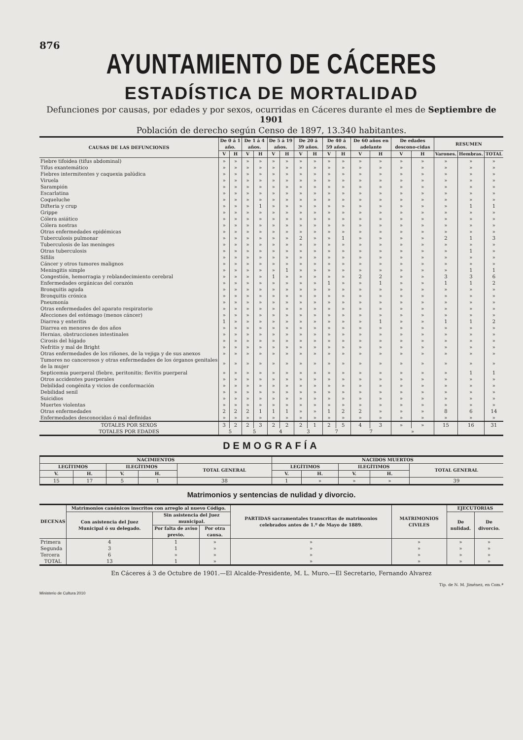876
AYUNTAMIENTO DE CÁCERES
ESTADÍSTICA DE MORTALIDAD
Defunciones por causas, por edades y por sexos, ocurridas en Cáceres durante el mes de Septiembre de 1901
Población de derecho según Censo de 1897, 13.340 habitantes.
| CAUSAS DE LAS DEFUNCIONES | De 0 á 1 año. | | De 1 á 4 años. | | De 5 á 19 años. | | De 20 á 39 años. | | De 40 á 59 años. | | De 60 años en adelante | | De edades descono-cidas | | RESUMEN | | |
| --- | --- | --- | --- | --- | --- | --- | --- | --- | --- | --- | --- | --- | --- | --- | --- | --- | --- |
| | V | H | V | H | V | H | V | H | V | H | V | H | V | H | Varones. | Hembras. | TOTAL |
| Fiebre tifoidea (tifus abdominal) | » | » | » | » | » | » | » | » | » | » | » | » | » | » | » | » | » |
| Tifus exantemático | » | » | » | » | » | » | » | » | » | » | » | » | » | » | » | » | » |
| Fiebres intermitentes y caquexia palúdica | » | » | » | » | » | » | » | » | » | » | » | » | » | » | » | » | » |
| Viruela | » | » | » | » | » | » | » | » | » | » | » | » | » | » | » | » | » |
| Sarampión | » | » | » | » | » | » | » | » | » | » | » | » | » | » | » | » | » |
| Escarlatina | » | » | » | » | » | » | » | » | » | » | » | » | » | » | » | » | » |
| Coqueluche | » | » | » | » | » | » | » | » | » | » | » | » | » | » | » | » | » |
| Difteria y crup | » | » | » | 1 | » | » | » | » | » | » | » | » | » | » | » | 1 | 1 |
| Grippe | » | » | » | » | » | » | » | » | » | » | » | » | » | » | » | » | » |
| Cólera asiático | » | » | » | » | » | » | » | » | » | » | » | » | » | » | » | » | » |
| Cólera nostras | » | » | » | » | » | » | » | » | » | » | » | » | » | » | » | » | » |
| Otras enfermedades epidémicas | » | » | » | » | » | » | » | » | » | » | » | » | » | » | » | » | » |
| Tuberculosis pulmonar | » | » | » | » | » | » | 2 | » | » | 1 | » | » | » | » | 2 | 1 | 3 |
| Tuberculosis de las meninges | » | » | » | » | » | » | » | » | » | » | » | » | » | » | » | » | » |
| Otras tuberculosis | » | » | » | » | » | » | » | » | » | » | » | » | » | » | » | 1 | » |
| Sífilis | » | » | » | » | » | » | » | » | » | » | » | » | » | » | » | » | » |
| Cáncer y otros tumores malignos | » | » | » | » | » | » | » | » | » | » | » | » | » | » | » | » | » |
| Meningitis simple | » | » | » | » | » | 1 | » | » | » | » | » | » | » | » | » | 1 | 1 |
| Congestión, hemorragia y reblandecimiento cerebral | » | » | » | » | 1 | » | » | » | » | » | 2 | 2 | » | » | 3 | 3 | 6 |
| Enfermedades orgánicas del corazón | » | » | » | » | » | » | » | » | 1 | » | » | 1 | » | » | 1 | 1 | 2 |
| Bronquitis aguda | » | » | » | » | » | » | » | » | » | » | » | » | » | » | » | » | » |
| Bronquitis crónica | » | » | » | » | » | » | » | » | » | » | » | » | » | » | » | » | » |
| Pneumonía | » | » | » | » | » | » | » | » | » | » | » | » | » | » | » | » | » |
| Otras enfermedades del aparato respiratorio | » | » | » | » | » | » | » | » | » | » | » | » | » | » | » | » | » |
| Afecciones del estómago (menos cáncer) | » | » | » | » | » | » | » | » | » | » | » | » | » | » | » | » | » |
| Diarrea y enteritis | 1 | » | » | » | » | » | » | » | » | » | » | 1 | » | » | 1 | 1 | 2 |
| Diarrea en menores de dos años | » | » | » | » | » | » | » | » | » | » | » | » | » | » | » | » | » |
| Hernias, obstrucciones intestinales | » | » | » | » | » | » | » | » | » | » | » | » | » | » | » | » | » |
| Cirosis del hígado | » | » | » | » | » | » | » | » | » | » | » | » | » | » | » | » | » |
| Nefritis y mal de Bright | » | » | » | » | » | » | » | » | » | » | » | » | » | » | » | » | » |
| Otras enfermedades de los riñones, de la vejiga y de sus anexos | » | » | » | » | » | » | » | » | » | » | » | » | » | » | » | » | » |
| Tumores no cancerosos y otras enfermedades de los órganos genitales de la mujer | » | » | » | » | » | » | » | » | » | » | » | » | » | » | » | » | » |
| Septicemia puerperal (fiebre, peritonitis; flevitis puerperal | » | » | » | » | » | » | » | » | » | » | » | » | » | » | » | 1 | 1 |
| Otros accidentes puerperales | » | » | » | » | » | » | » | » | » | » | » | » | » | » | » | » | » |
| Debilidad congénita y vicios de conformación | » | » | » | » | » | » | » | » | » | » | » | » | » | » | » | » | » |
| Debilidad senil | » | » | » | » | » | » | » | » | » | » | » | » | » | » | » | » | » |
| Suicidios | » | » | » | » | » | » | » | » | » | » | » | » | » | » | » | » | » |
| Muertes violentas | » | » | » | » | » | » | » | » | » | » | » | » | » | » | » | » | » |
| Otras enfermedades | 2 | 2 | 2 | 1 | 1 | 1 | » | » | 1 | 2 | 2 | » | » | » | 8 | 6 | 14 |
| Enfermedades desconocidas ó mal definidas | » | » | » | » | » | » | » | » | » | » | » | » | » | » | » | » | » |
| TOTALES POR SEXOS | 3 | 2 | 2 | 3 | 2 | 2 | 2 | 1 | 2 | 5 | 4 | 3 | » | » | 15 | 16 | 31 |
| TOTALES POR EDADES | 5 | | 5 | | 4 | | 3 | | 7 | | 7 | | » | | | | |
DEMOGRAFÍA
| NACIMIENTOS | | | | | NACIDOS MUERTOS | | | | |
| --- | --- | --- | --- | --- | --- | --- | --- | --- | --- |
| LEGÍTIMOS | | ILEGÍTIMOS | | TOTAL GENERAL | LEGÍTIMOS | | ILEGÍTIMOS | | TOTAL GENERAL |
| V. | H. | V. | H. | | V. | H. | V. | H. | |
| 15 | 17 | 5 | 1 | 38 | 1 | » | » | » | 39 |
Matrimonios y sentencias de nulidad y divorcio.
| DECENAS | Matrimonios canónicos inscritos con arreglo al nuevo Código. | | | PARTIDAS sacramentales transcritas de matrimonios celebrados antes de 1.º de Mayo de 1889. | MATRIMONIOS CIVILES | EJECUTORIAS | |
| --- | --- | --- | --- | --- | --- | --- | --- |
| | Con asistencia del Juez Municipal ó su delegado. | Sin asistencia del Juez municipal. | | | | De nulidad. | De divorcio. |
| | | Por falta de aviso previo. | Por otra causa. | | | | |
| Primera | 4 | 1 | » | » | » | » | » |
| Segunda | 3 | 1 | » | » | » | » | » |
| Tercera | 6 | » | » | » | » | » | » |
| TOTAL | 13 | 1 | » | » | » | » | » |
En Cáceres á 3 de Octubre de 1901.—El Alcalde-Presidente, M. L. Muro.—El Secretario, Fernando Alvarez
Tip. de N. M. Jiménez, en Com.ª
Ministerio de Cultura 2010